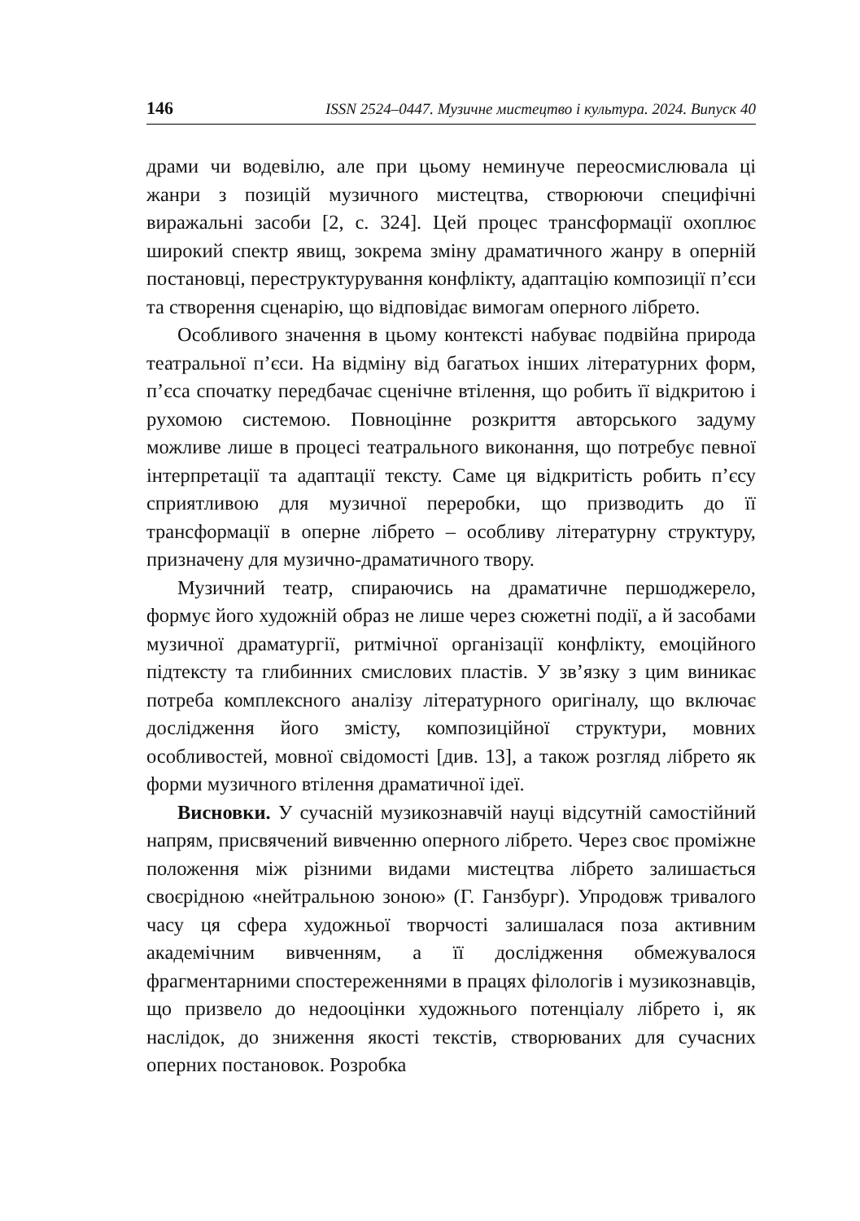146 ISSN 2524–0447. Музичне мистецтво і культура. 2024. Випуск 40
драми чи водевілю, але при цьому неминуче переосмислювала ці жанри з позицій музичного мистецтва, створюючи специфічні виражальні засоби [2, с. 324]. Цей процес трансформації охоплює широкий спектр явищ, зокрема зміну драматичного жанру в оперній постановці, переструктурування конфлікту, адаптацію композиції п’єси та створення сценарію, що відповідає вимогам оперного лібрето.
Особливого значення в цьому контексті набуває подвійна природа театральної п’єси. На відміну від багатьох інших літературних форм, п’єса спочатку передбачає сценічне втілення, що робить її відкритою і рухомою системою. Повноцінне розкриття авторського задуму можливе лише в процесі театрального виконання, що потребує певної інтерпретації та адаптації тексту. Саме ця відкритість робить п’єсу сприятливою для музичної переробки, що призводить до її трансформації в оперне лібрето – особливу літературну структуру, призначену для музично-драматичного твору.
Музичний театр, спираючись на драматичне першоджерело, формує його художній образ не лише через сюжетні події, а й засобами музичної драматургії, ритмічної організації конфлікту, емоційного підтексту та глибинних смислових пластів. У зв’язку з цим виникає потреба комплексного аналізу літературного оригіналу, що включає дослідження його змісту, композиційної структури, мовних особливостей, мовної свідомості [див. 13], а також розгляд лібрето як форми музичного втілення драматичної ідеї.
Висновки. У сучасній музикознавчій науці відсутній самостійний напрям, присвячений вивченню оперного лібрето. Через своє проміжне положення між різними видами мистецтва лібрето залишається своєрідною «нейтральною зоною» (Г. Ганзбург). Упродовж тривалого часу ця сфера художньої творчості залишалася поза активним академічним вивченням, а її дослідження обмежувалося фрагментарними спостереженнями в працях філологів і музикознавців, що призвело до недооцінки художнього потенціалу лібрето і, як наслідок, до зниження якості текстів, створюваних для сучасних оперних постановок. Розробка